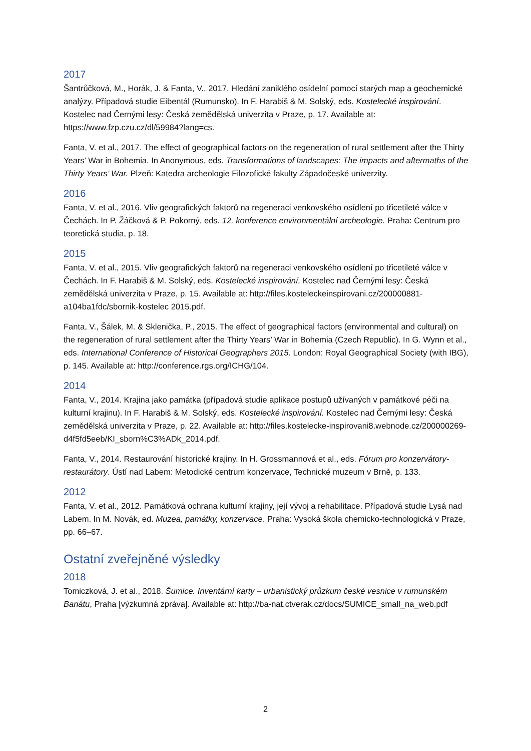2017
Šantrůčková, M., Horák, J. & Fanta, V., 2017. Hledání zaniklého osídelní pomocí starých map a geochemické analýzy. Případová studie Eibentál (Rumunsko). In F. Harabiš & M. Solský, eds. Kostelecké inspirování. Kostelec nad Černými lesy: Česká zemědělská univerzita v Praze, p. 17. Available at: https://www.fzp.czu.cz/dl/59984?lang=cs.
Fanta, V. et al., 2017. The effect of geographical factors on the regeneration of rural settlement after the Thirty Years’ War in Bohemia. In Anonymous, eds. Transformations of landscapes: The impacts and aftermaths of the Thirty Years’ War. Plzeň: Katedra archeologie Filozofické fakulty Západočeské univerzity.
2016
Fanta, V. et al., 2016. Vliv geografických faktorů na regeneraci venkovského osídlení po třicetileté válce v Čechách. In P. Žáčková & P. Pokorný, eds. 12. konference environmentální archeologie. Praha: Centrum pro teoretická studia, p. 18.
2015
Fanta, V. et al., 2015. Vliv geografických faktorů na regeneraci venkovského osídlení po třicetileté válce v Čechách. In F. Harabiš & M. Solský, eds. Kostelecké inspirování. Kostelec nad Černými lesy: Česká zemědělská univerzita v Praze, p. 15. Available at: http://files.kosteleckeinspirovani.cz/200000881-a104ba1fdc/sbornik-kostelec 2015.pdf.
Fanta, V., Šálek, M. & Sklenička, P., 2015. The effect of geographical factors (environmental and cultural) on the regeneration of rural settlement after the Thirty Years’ War in Bohemia (Czech Republic). In G. Wynn et al., eds. International Conference of Historical Geographers 2015. London: Royal Geographical Society (with IBG), p. 145. Available at: http://conference.rgs.org/ICHG/104.
2014
Fanta, V., 2014. Krajina jako památka (případová studie aplikace postupů užívaných v památkové péči na kulturní krajinu). In F. Harabiš & M. Solský, eds. Kostelecké inspirování. Kostelec nad Černými lesy: Česká zemědělská univerzita v Praze, p. 22. Available at: http://files.kostelecke-inspirovani8.webnode.cz/200000269-d4f5fd5eeb/KI_sborn%C3%ADk_2014.pdf.
Fanta, V., 2014. Restaurování historické krajiny. In H. Grossmannová et al., eds. Fórum pro konzervátory-restaurátory. Ústí nad Labem: Metodické centrum konzervace, Technické muzeum v Brně, p. 133.
2012
Fanta, V. et al., 2012. Památková ochrana kulturní krajiny, její vývoj a rehabilitace. Případová studie Lysá nad Labem. In M. Novák, ed. Muzea, památky, konzervace. Praha: Vysoká škola chemicko-technologická v Praze, pp. 66–67.
Ostatní zveřejněné výsledky
2018
Tomiczková, J. et al., 2018. Šumice. Inventární karty – urbanistický průzkum české vesnice v rumunském Banátu, Praha [výzkumná zpráva]. Available at: http://ba-nat.ctverak.cz/docs/SUMICE_small_na_web.pdf
2